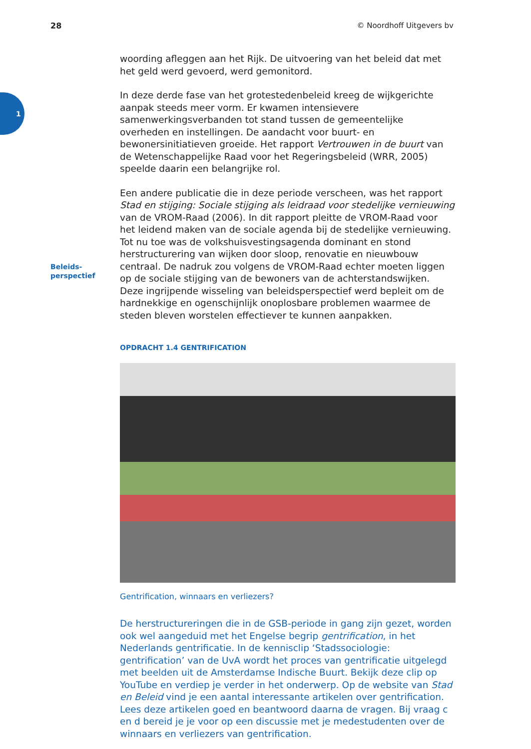28 © Noordhoff Uitgevers bv
1
Beleids-
perspectief
woording afleggen aan het Rijk. De uitvoering van het beleid dat met het geld werd gevoerd, werd gemonitord.
In deze derde fase van het grotestedenbeleid kreeg de wijkgerichte aanpak steeds meer vorm. Er kwamen intensievere samenwerkingsverbanden tot stand tussen de gemeentelijke overheden en instellingen. De aandacht voor buurt- en bewonersinitiatieven groeide. Het rapport Vertrouwen in de buurt van de Wetenschappelijke Raad voor het Regeringsbeleid (WRR, 2005) speelde daarin een belangrijke rol.
Een andere publicatie die in deze periode verscheen, was het rapport Stad en stijging: Sociale stijging als leidraad voor stedelijke vernieuwing van de VROM-Raad (2006). In dit rapport pleitte de VROM-Raad voor het leidend maken van de sociale agenda bij de stedelijke vernieuwing. Tot nu toe was de volkshuisvestingsagenda dominant en stond herstructurering van wijken door sloop, renovatie en nieuwbouw centraal. De nadruk zou volgens de VROM-Raad echter moeten liggen op de sociale stijging van de bewoners van de achterstandswijken. Deze ingrijpende wisseling van beleidsperspectief werd bepleit om de hardnekkige en ogenschijnlijk onoplosbare problemen waarmee de steden bleven worstelen effectiever te kunnen aanpakken.
OPDRACHT 1.4 GENTRIFICATION
Gentrification, winnaars en verliezers?
De herstructureringen die in de GSB-periode in gang zijn gezet, worden ook wel aangeduid met het Engelse begrip gentrification, in het Nederlands gentrificatie. In de kennisclip ‘Stadssociologie: gentrification’ van de UvA wordt het proces van gentrificatie uitgelegd met beelden uit de Amsterdamse Indische Buurt. Bekijk deze clip op YouTube en verdiep je verder in het onderwerp. Op de website van Stad en Beleid vind je een aantal interessante artikelen over gentrification. Lees deze artikelen goed en beantwoord daarna de vragen. Bij vraag c en d bereid je je voor op een discussie met je medestudenten over de winnaars en verliezers van gentrification.